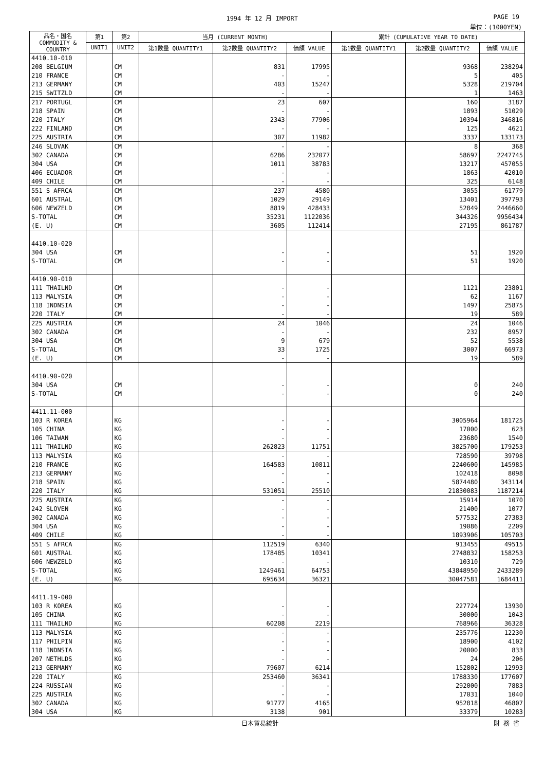1994 年 12 月 IMPORT PAGE 19
単位：(1000YEN)
| 品名・国名 COMMODITY & COUNTRY | 第1 | 第2 | 当月 (CURRENT MONTH) | | | 累計 (CUMULATIVE YEAR TO DATE) | | |
| --- | --- | --- | --- | --- | --- | --- | --- | --- |
| | UNIT1 | UNIT2 | 第1数量 QUANTITY1 | 第2数量 QUANTITY2 | 価額 VALUE | 第1数量 QUANTITY1 | 第2数量 QUANTITY2 | 価額 VALUE |
| 4410.10-010 | | | | | | | | |
| 208 BELGIUM | | CM | | 831 | 17995 | | 9368 | 238294 |
| 210 FRANCE | | CM | | - | - | | 5 | 405 |
| 213 GERMANY | | CM | | 403 | 15247 | | 5328 | 219704 |
| 215 SWITZLD | | CM | | - | - | | 1 | 1463 |
| 217 PORTUGL | | CM | | 23 | 607 | | 160 | 3187 |
| 218 SPAIN | | CM | | - | - | | 1893 | 51029 |
| 220 ITALY | | CM | | 2343 | 77906 | | 10394 | 346816 |
| 222 FINLAND | | CM | | - | - | | 125 | 4621 |
| 225 AUSTRIA | | CM | | 307 | 11982 | | 3337 | 133173 |
| 246 SLOVAK | | CM | | - | - | | 8 | 368 |
| 302 CANADA | | CM | | 6286 | 232077 | | 58697 | 2247745 |
| 304 USA | | CM | | 1011 | 38783 | | 13217 | 457055 |
| 406 ECUADOR | | CM | | - | - | | 1863 | 42010 |
| 409 CHILE | | CM | | - | - | | 325 | 6148 |
| 551 S AFRCA | | CM | | 237 | 4580 | | 3055 | 61779 |
| 601 AUSTRAL | | CM | | 1029 | 29149 | | 13401 | 397793 |
| 606 NEWZELD | | CM | | 8819 | 428433 | | 52849 | 2446660 |
| S-TOTAL | | CM | | 35231 | 1122036 | | 344326 | 9956434 |
| (E. U) | | CM | | 3605 | 112414 | | 27195 | 861787 |
| 4410.10-020 | | | | | | | | |
| 304 USA | | CM | | - | - | | 51 | 1920 |
| S-TOTAL | | CM | | - | - | | 51 | 1920 |
| 4410.90-010 | | | | | | | | |
| 111 THAILND | | CM | | - | - | | 1121 | 23801 |
| 113 MALYSIA | | CM | | - | - | | 62 | 1167 |
| 118 INDNSIA | | CM | | - | - | | 1497 | 25875 |
| 220 ITALY | | CM | | - | - | | 19 | 589 |
| 225 AUSTRIA | | CM | | 24 | 1046 | | 24 | 1046 |
| 302 CANADA | | CM | | - | - | | 232 | 8957 |
| 304 USA | | CM | | 9 | 679 | | 52 | 5538 |
| S-TOTAL | | CM | | 33 | 1725 | | 3007 | 66973 |
| (E. U) | | CM | | - | - | | 19 | 589 |
| 4410.90-020 | | | | | | | | |
| 304 USA | | CM | | - | - | | 0 | 240 |
| S-TOTAL | | CM | | - | - | | 0 | 240 |
| 4411.11-000 | | | | | | | | |
| 103 R KOREA | | KG | | - | - | | 3005964 | 181725 |
| 105 CHINA | | KG | | - | - | | 17000 | 623 |
| 106 TAIWAN | | KG | | - | - | | 23680 | 1540 |
| 111 THAILND | | KG | | 262823 | 11751 | | 3825700 | 179253 |
| 113 MALYSIA | | KG | | - | - | | 728590 | 39798 |
| 210 FRANCE | | KG | | 164583 | 10811 | | 2240600 | 145985 |
| 213 GERMANY | | KG | | - | - | | 102418 | 8098 |
| 218 SPAIN | | KG | | - | - | | 5874480 | 343114 |
| 220 ITALY | | KG | | 531051 | 25510 | | 21830083 | 1187214 |
| 225 AUSTRIA | | KG | | - | - | | 15914 | 1070 |
| 242 SLOVEN | | KG | | - | - | | 21400 | 1077 |
| 302 CANADA | | KG | | - | - | | 577532 | 27383 |
| 304 USA | | KG | | - | - | | 19086 | 2209 |
| 409 CHILE | | KG | | - | - | | 1893906 | 105703 |
| 551 S AFRCA | | KG | | 112519 | 6340 | | 913455 | 49515 |
| 601 AUSTRAL | | KG | | 178485 | 10341 | | 2748832 | 158253 |
| 606 NEWZELD | | KG | | - | - | | 10310 | 729 |
| S-TOTAL | | KG | | 1249461 | 64753 | | 43848950 | 2433289 |
| (E. U) | | KG | | 695634 | 36321 | | 30047581 | 1684411 |
| 4411.19-000 | | | | | | | | |
| 103 R KOREA | | KG | | - | - | | 227724 | 13930 |
| 105 CHINA | | KG | | - | - | | 30000 | 1043 |
| 111 THAILND | | KG | | 60208 | 2219 | | 768966 | 36328 |
| 113 MALYSIA | | KG | | - | - | | 235776 | 12230 |
| 117 PHILPIN | | KG | | - | - | | 18900 | 4102 |
| 118 INDNSIA | | KG | | - | - | | 20000 | 833 |
| 207 NETHLDS | | KG | | - | - | | 24 | 206 |
| 213 GERMANY | | KG | | 79607 | 6214 | | 152802 | 12993 |
| 220 ITALY | | KG | | 253460 | 36341 | | 1788330 | 177607 |
| 224 RUSSIAN | | KG | | - | - | | 292000 | 7883 |
| 225 AUSTRIA | | KG | | - | - | | 17031 | 1040 |
| 302 CANADA | | KG | | 91777 | 4165 | | 952818 | 46807 |
| 304 USA | | KG | | 3138 | 901 | | 33379 | 10283 |
日本貿易統計 財 務 省